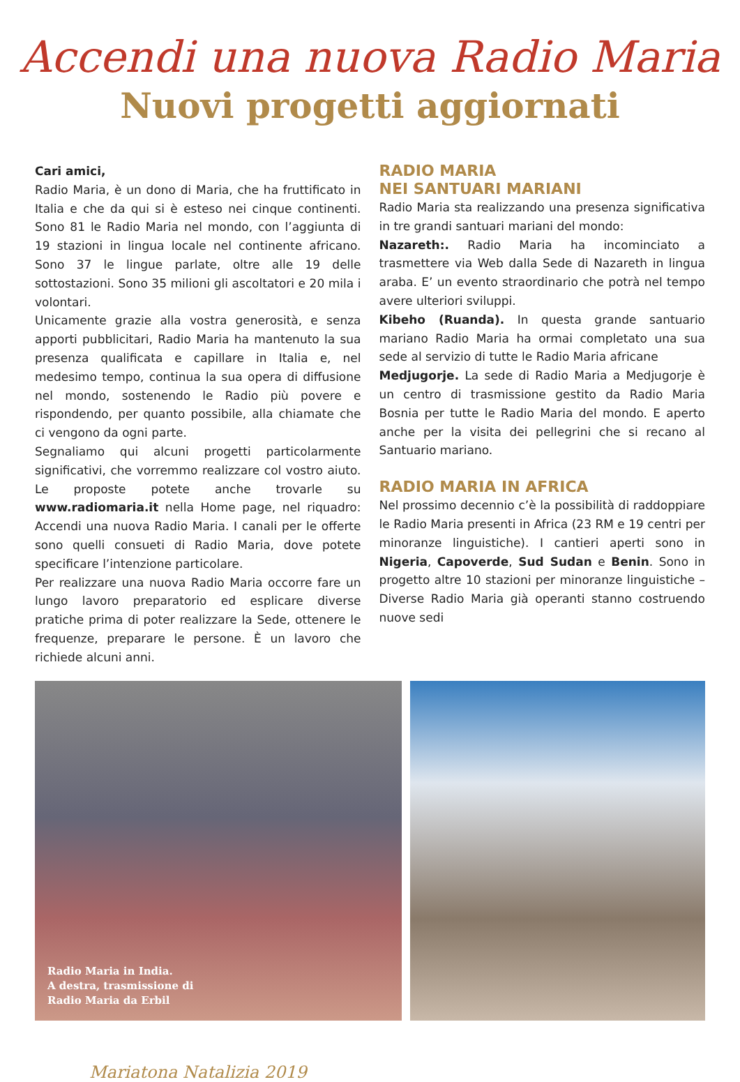Accendi una nuova Radio Maria
Nuovi progetti aggiornati
Cari amici,
Radio Maria, è un dono di Maria, che ha fruttificato in Italia e che da qui si è esteso nei cinque continenti. Sono 81 le Radio Maria nel mondo, con l’aggiunta di 19 stazioni in lingua locale nel continente africano. Sono 37 le lingue parlate, oltre alle 19 delle sottostazioni. Sono 35 milioni gli ascoltatori e 20 mila i volontari.
Unicamente grazie alla vostra generosità, e senza apporti pubblicitari, Radio Maria ha mantenuto la sua presenza qualificata e capillare in Italia e, nel medesimo tempo, continua la sua opera di diffusione nel mondo, sostenendo le Radio più povere e rispondendo, per quanto possibile, alla chiamate che ci vengono da ogni parte.
Segnaliamo qui alcuni progetti particolarmente significativi, che vorremmo realizzare col vostro aiuto. Le proposte potete anche trovarle su www.radiomaria.it nella Home page, nel riquadro: Accendi una nuova Radio Maria. I canali per le offerte sono quelli consueti di Radio Maria, dove potete specificare l’intenzione particolare.
Per realizzare una nuova Radio Maria occorre fare un lungo lavoro preparatorio ed esplicare diverse pratiche prima di poter realizzare la Sede, ottenere le frequenze, preparare le persone. È un lavoro che richiede alcuni anni.
RADIO MARIA
NEI SANTUARI MARIANI
Radio Maria sta realizzando una presenza significativa in tre grandi santuari mariani del mondo:
Nazareth:. Radio Maria ha incominciato a trasmettere via Web dalla Sede di Nazareth in lingua araba. E’ un evento straordinario che potrà nel tempo avere ulteriori sviluppi.
Kibeho (Ruanda). In questa grande santuario mariano Radio Maria ha ormai completato una sua sede al servizio di tutte le Radio Maria africane
Medjugorje. La sede di Radio Maria a Medjugorje è un centro di trasmissione gestito da Radio Maria Bosnia per tutte le Radio Maria del mondo. E aperto anche per la visita dei pellegrini che si recano al Santuario mariano.
RADIO MARIA IN AFRICA
Nel prossimo decennio c’è la possibilità di raddoppiare le Radio Maria presenti in Africa (23 RM e 19 centri per minoranze linguistiche). I cantieri aperti sono in Nigeria, Capoverde, Sud Sudan e Benin. Sono in progetto altre 10 stazioni per minoranze linguistiche – Diverse Radio Maria già operanti stanno costruendo nuove sedi
Radio Maria in India.
A destra, trasmissione di
Radio Maria da Erbil
Mariatona Natalizia 2019